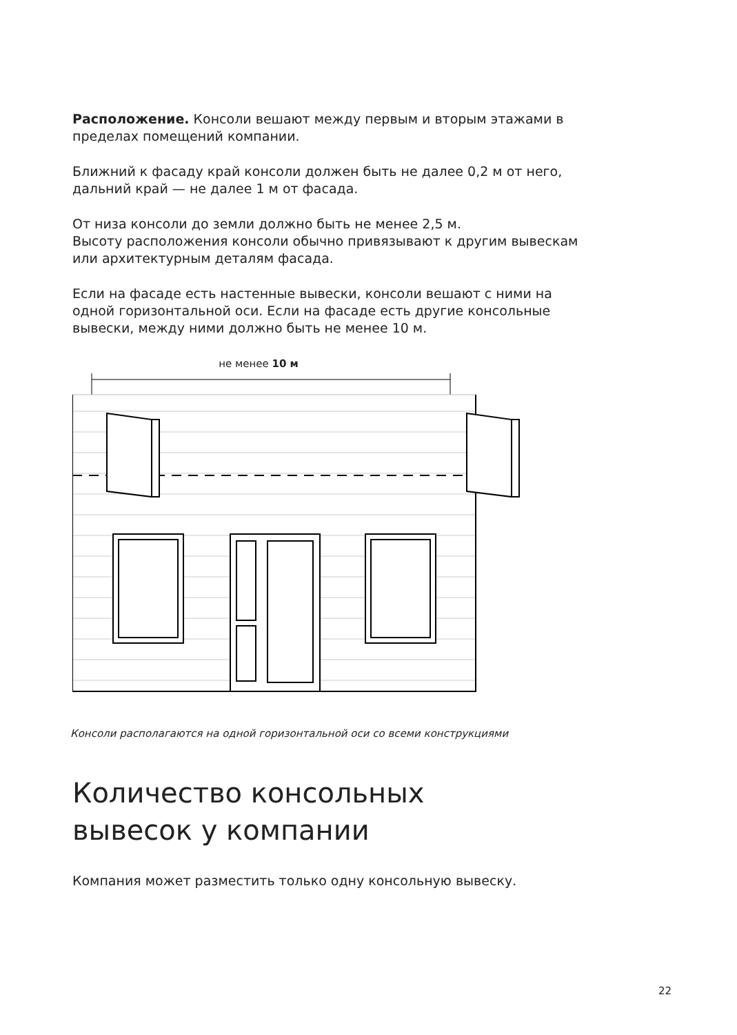Расположение. Консоли вешают между первым и вторым этажами в пределах помещений компании.
Ближний к фасаду край консоли должен быть не далее 0,2 м от него, дальний край — не далее 1 м от фасада.
От низа консоли до земли должно быть не менее 2,5 м.
Высоту расположения консоли обычно привязывают к другим вывескам или архитектурным деталям фасада.
Если на фасаде есть настенные вывески, консоли вешают с ними на одной горизонтальной оси. Если на фасаде есть другие консольные вывески, между ними должно быть не менее 10 м.
не менее 10 м
Консоли располагаются на одной горизонтальной оси со всеми конструкциями
Количество консольных
вывесок у компании
Компания может разместить только одну консольную вывеску.
22